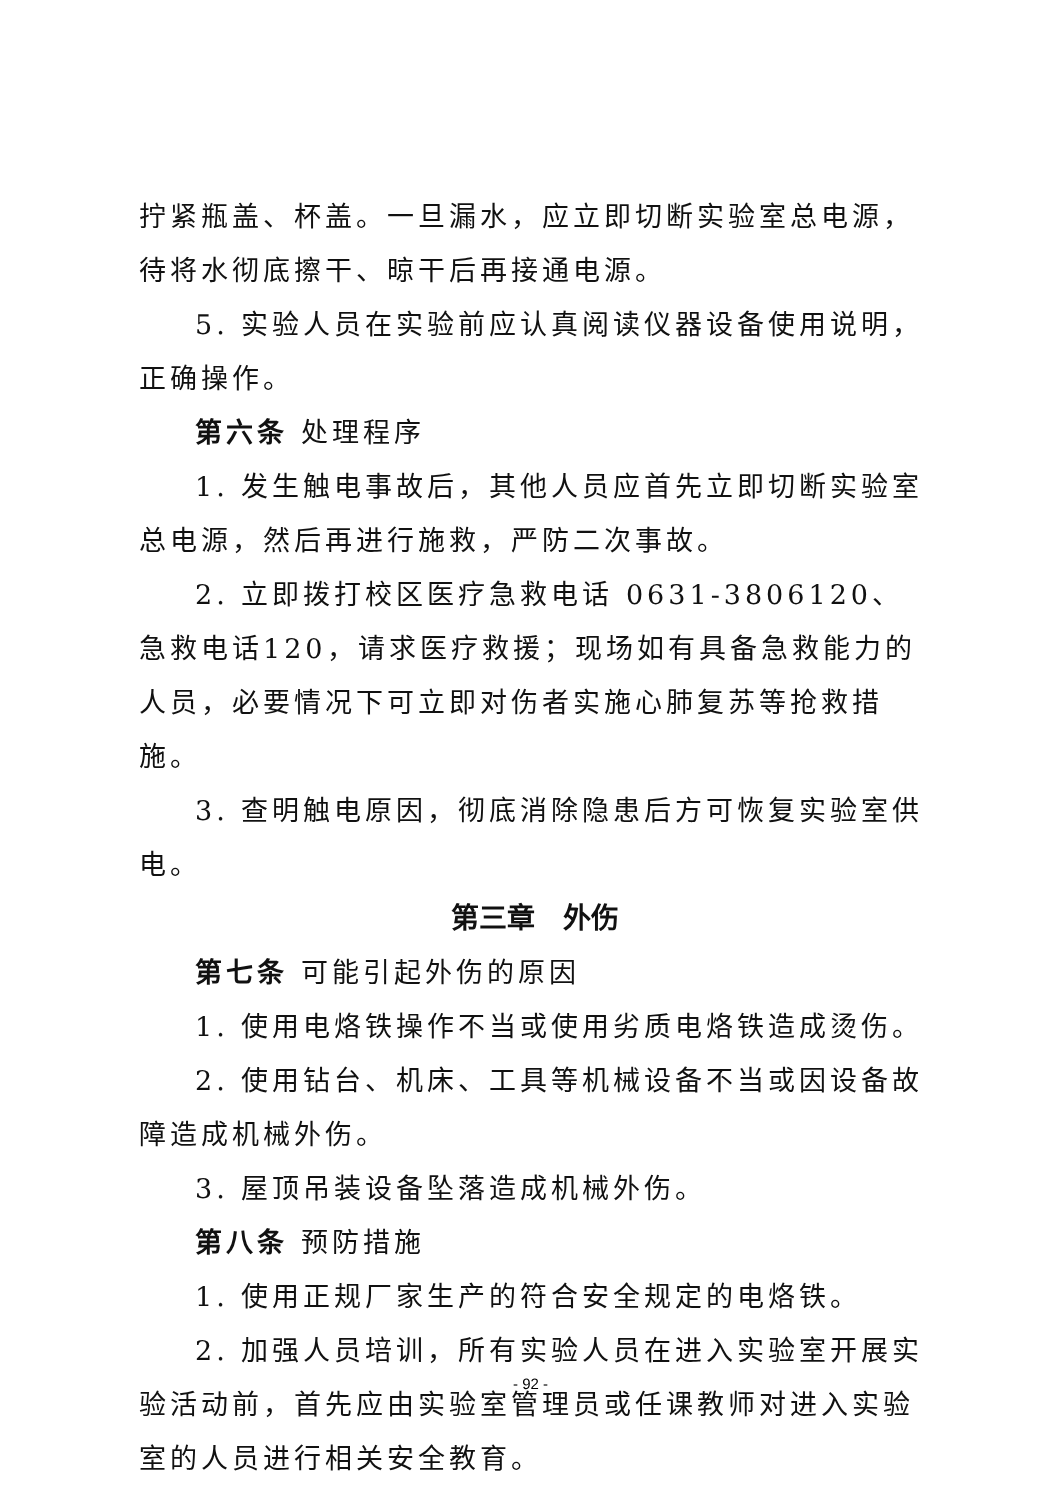拧紧瓶盖、杯盖。一旦漏水，应立即切断实验室总电源，待将水彻底擦干、晾干后再接通电源。
5. 实验人员在实验前应认真阅读仪器设备使用说明，正确操作。
第六条 处理程序
1. 发生触电事故后，其他人员应首先立即切断实验室总电源，然后再进行施救，严防二次事故。
2. 立即拨打校区医疗急救电话 0631-3806120、急救电话120，请求医疗救援；现场如有具备急救能力的人员，必要情况下可立即对伤者实施心肺复苏等抢救措施。
3. 查明触电原因，彻底消除隐患后方可恢复实验室供电。
第三章　外伤
第七条 可能引起外伤的原因
1. 使用电烙铁操作不当或使用劣质电烙铁造成烫伤。
2. 使用钻台、机床、工具等机械设备不当或因设备故障造成机械外伤。
3. 屋顶吊装设备坠落造成机械外伤。
第八条 预防措施
1. 使用正规厂家生产的符合安全规定的电烙铁。
2. 加强人员培训，所有实验人员在进入实验室开展实验活动前，首先应由实验室管理员或任课教师对进入实验室的人员进行相关安全教育。
- 92 -